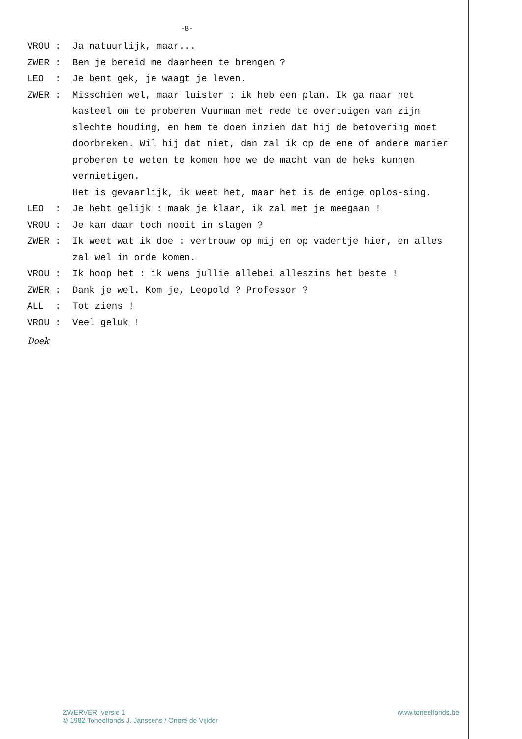-8-
VROU : Ja natuurlijk, maar...
ZWER : Ben je bereid me daarheen te brengen ?
LEO : Je bent gek, je waagt je leven.
ZWER : Misschien wel, maar luister : ik heb een plan. Ik ga naar het kasteel om te proberen Vuurman met rede te overtuigen van zijn slechte houding, en hem te doen inzien dat hij de betovering moet doorbreken. Wil hij dat niet, dan zal ik op de ene of andere manier proberen te weten te komen hoe we de macht van de heks kunnen vernietigen.
Het is gevaarlijk, ik weet het, maar het is de enige oplos-sing.
LEO : Je hebt gelijk : maak je klaar, ik zal met je meegaan !
VROU : Je kan daar toch nooit in slagen ?
ZWER : Ik weet wat ik doe : vertrouw op mij en op vadertje hier, en alles zal wel in orde komen.
VROU : Ik hoop het : ik wens jullie allebei alleszins het beste !
ZWER : Dank je wel. Kom je, Leopold ? Professor ?
ALL : Tot ziens !
VROU : Veel geluk !
Doek
ZWERVER_versie 1
© 1982 Toneelfonds J. Janssens / Onoré de Vijlder
www.toneelfonds.be